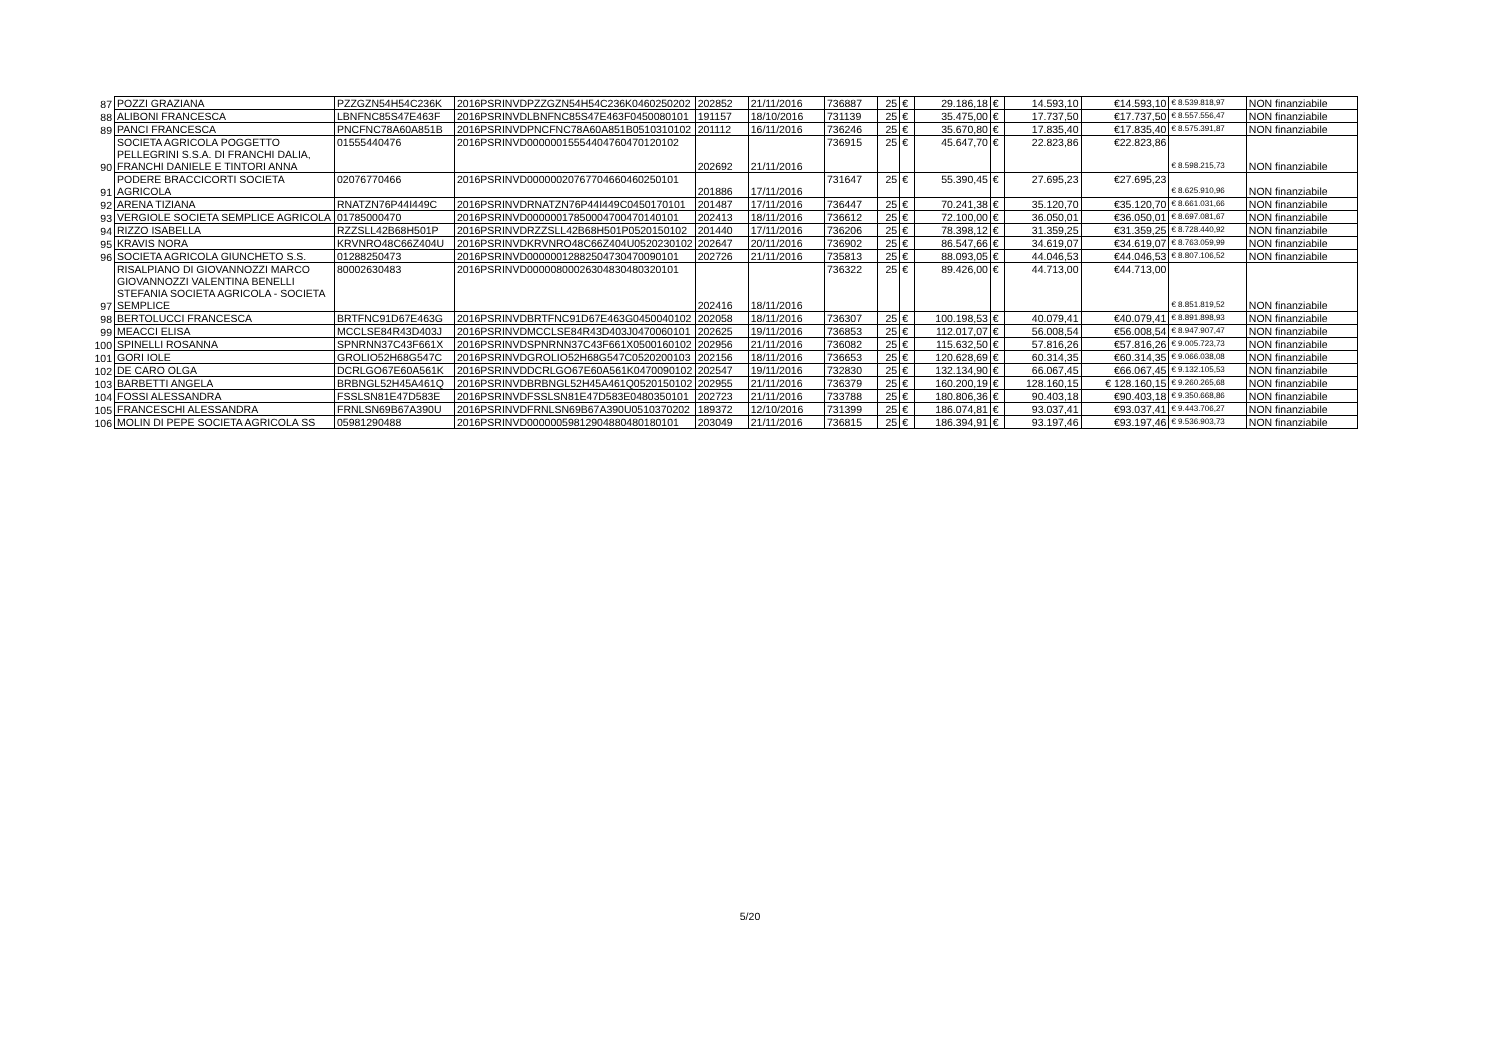| 87 | POZZI GRAZIANA | PZZGZN54H54C236K | 2016PSRINVDPZZGZN54H54C236K0460250202 | 202852 | 21/11/2016 | 736887 | 25 | € | 29.186,18 | € | 14.593,10 | €14.593,10 | € 8.539.818,97 | NON finanziabile |
| 88 | ALIBONI FRANCESCA | LBNFNC85S47E463F | 2016PSRINVDLBNFNC85S47E463F0450080101 | 191157 | 18/10/2016 | 731139 | 25 | € | 35.475,00 | € | 17.737,50 | €17.737,50 | € 8.557.556,47 | NON finanziabile |
| 89 | PANCI FRANCESCA | PNCFNC78A60A851B | 2016PSRINVDPNCFNC78A60A851B0510310102 | 201112 | 16/11/2016 | 736246 | 25 | € | 35.670,80 | € | 17.835,40 | €17.835,40 | € 8.575.391,87 | NON finanziabile |
| 90 | SOCIETA AGRICOLA POGGETTO PELLEGRINI S.S.A. DI FRANCHI DALIA, FRANCHI DANIELE E TINTORI ANNA | 01555440476 | 2016PSRINVD00000015554404760470120102 | 202692 | 21/11/2016 | 736915 | 25 | € | 45.647,70 | € | 22.823,86 | €22.823,86 | € 8.598.215,73 | NON finanziabile |
| 91 | PODERE BRACCICORTI SOCIETA AGRICOLA | 02076770466 | 2016PSRINVD00000020767704660460250101 | 201886 | 17/11/2016 | 731647 | 25 | € | 55.390,45 | € | 27.695,23 | €27.695,23 | € 8.625.910,96 | NON finanziabile |
| 92 | ARENA TIZIANA | RNATZN76P44I449C | 2016PSRINVDRNATZN76P44I449C0450170101 | 201487 | 17/11/2016 | 736447 | 25 | € | 70.241,38 | € | 35.120,70 | €35.120,70 | € 8.661.031,66 | NON finanziabile |
| 93 | VERGIOLE SOCIETA SEMPLICE AGRICOLA | 01785000470 | 2016PSRINVD00000017850004700470140101 | 202413 | 18/11/2016 | 736612 | 25 | € | 72.100,00 | € | 36.050,01 | €36.050,01 | € 8.697.081,67 | NON finanziabile |
| 94 | RIZZO ISABELLA | RZZSLL42B68H501P | 2016PSRINVDRZZSLL42B68H501P0520150102 | 201440 | 17/11/2016 | 736206 | 25 | € | 78.398,12 | € | 31.359,25 | €31.359,25 | € 8.728.440,92 | NON finanziabile |
| 95 | KRAVIS NORA | KRVNRO48C66Z404U | 2016PSRINVDKRVNRO48C66Z404U0520230102 | 202647 | 20/11/2016 | 736902 | 25 | € | 86.547,66 | € | 34.619,07 | €34.619,07 | € 8.763.059,99 | NON finanziabile |
| 96 | SOCIETA AGRICOLA GIUNCHETO S.S. | 01288250473 | 2016PSRINVD00000012882504730470090101 | 202726 | 21/11/2016 | 735813 | 25 | € | 88.093,05 | € | 44.046,53 | €44.046,53 | € 8.807.106,52 | NON finanziabile |
| 97 | RISALPIANO DI GIOVANNOZZI MARCO GIOVANNOZZI VALENTINA BENELLI STEFANIA SOCIETA AGRICOLA - SOCIETA SEMPLICE | 80002630483 | 2016PSRINVD00000800026304830480320101 | 202416 | 18/11/2016 | 736322 | 25 | € | 89.426,00 | € | 44.713,00 | €44.713,00 | € 8.851.819,52 | NON finanziabile |
| 98 | BERTOLUCCI FRANCESCA | BRTFNC91D67E463G | 2016PSRINVDBRTFNC91D67E463G0450040102 | 202058 | 18/11/2016 | 736307 | 25 | € | 100.198,53 | € | 40.079,41 | €40.079,41 | € 8.891.898,93 | NON finanziabile |
| 99 | MEACCI ELISA | MCCLSE84R43D403J | 2016PSRINVDMCCLSE84R43D403J0470060101 | 202625 | 19/11/2016 | 736853 | 25 | € | 112.017,07 | € | 56.008,54 | €56.008,54 | € 8.947.907,47 | NON finanziabile |
| 100 | SPINELLI ROSANNA | SPNRNN37C43F661X | 2016PSRINVDSPNRNN37C43F661X0500160102 | 202956 | 21/11/2016 | 736082 | 25 | € | 115.632,50 | € | 57.816,26 | €57.816,26 | € 9.005.723,73 | NON finanziabile |
| 101 | GORI IOLE | GROLIO52H68G547C | 2016PSRINVDGROLIO52H68G547C0520200103 | 202156 | 18/11/2016 | 736653 | 25 | € | 120.628,69 | € | 60.314,35 | €60.314,35 | € 9.066.038,08 | NON finanziabile |
| 102 | DE CARO OLGA | DCRLGO67E60A561K | 2016PSRINVDDCRLGO67E60A561K0470090102 | 202547 | 19/11/2016 | 732830 | 25 | € | 132.134,90 | € | 66.067,45 | €66.067,45 | € 9.132.105,53 | NON finanziabile |
| 103 | BARBETTI ANGELA | BRBNGL52H45A461Q | 2016PSRINVDBRBNGL52H45A461Q0520150102 | 202955 | 21/11/2016 | 736379 | 25 | € | 160.200,19 | € | 128.160,15 | € 128.160,15 | € 9.260.265,68 | NON finanziabile |
| 104 | FOSSI ALESSANDRA | FSSLSN81E47D583E | 2016PSRINVDFSSLSN81E47D583E0480350101 | 202723 | 21/11/2016 | 733788 | 25 | € | 180.806,36 | € | 90.403,18 | €90.403,18 | € 9.350.668,86 | NON finanziabile |
| 105 | FRANCESCHI ALESSANDRA | FRNLSN69B67A390U | 2016PSRINVDFRNLSN69B67A390U0510370202 | 189372 | 12/10/2016 | 731399 | 25 | € | 186.074,81 | € | 93.037,41 | €93.037,41 | € 9.443.706,27 | NON finanziabile |
| 106 | MOLIN DI PEPE SOCIETA AGRICOLA SS | 05981290488 | 2016PSRINVD00000059812904880480180101 | 203049 | 21/11/2016 | 736815 | 25 | € | 186.394,91 | € | 93.197,46 | €93.197,46 | € 9.536.903,73 | NON finanziabile |
5/20